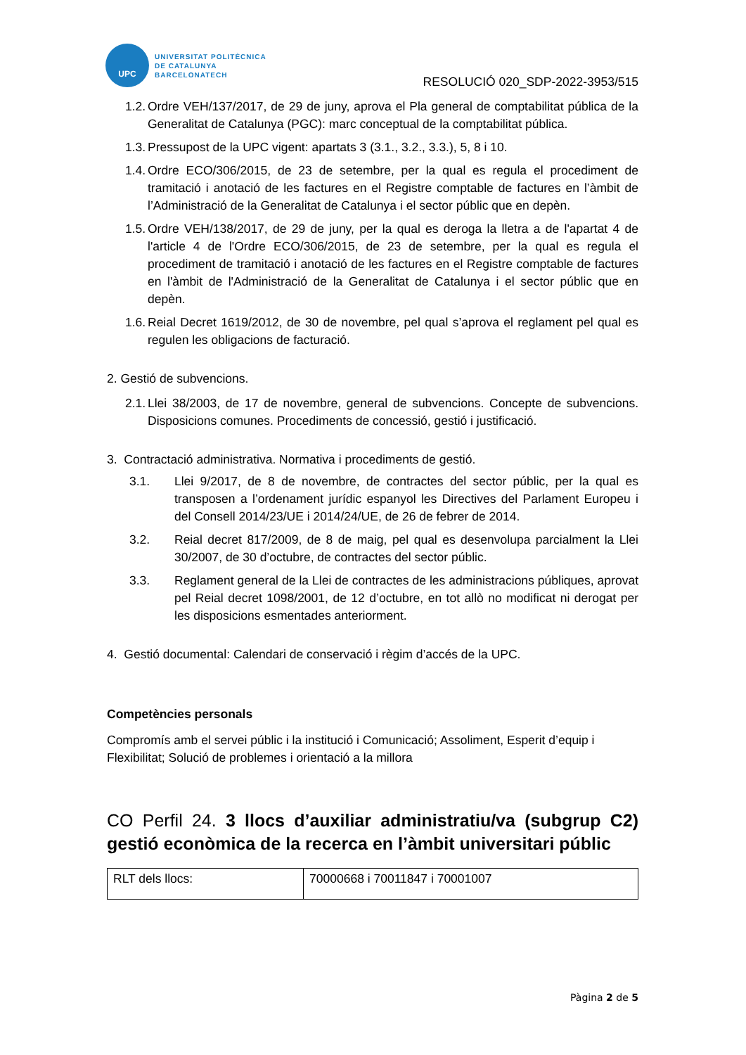UPC
UNIVERSITAT POLITÈCNICA
DE CATALUNYA
BARCELONATECH
RESOLUCIÓ 020_SDP-2022-3953/515
1.2. Ordre VEH/137/2017, de 29 de juny, aprova el Pla general de comptabilitat pública de la Generalitat de Catalunya (PGC): marc conceptual de la comptabilitat pública.
1.3. Pressupost de la UPC vigent: apartats 3 (3.1., 3.2., 3.3.), 5, 8 i 10.
1.4. Ordre ECO/306/2015, de 23 de setembre, per la qual es regula el procediment de tramitació i anotació de les factures en el Registre comptable de factures en l’àmbit de l’Administració de la Generalitat de Catalunya i el sector públic que en depèn.
1.5. Ordre VEH/138/2017, de 29 de juny, per la qual es deroga la lletra a de l'apartat 4 de l'article 4 de l'Ordre ECO/306/2015, de 23 de setembre, per la qual es regula el procediment de tramitació i anotació de les factures en el Registre comptable de factures en l'àmbit de l'Administració de la Generalitat de Catalunya i el sector públic que en depèn.
1.6. Reial Decret 1619/2012, de 30 de novembre, pel qual s’aprova el reglament pel qual es regulen les obligacions de facturació.
2. Gestió de subvencions.
2.1. Llei 38/2003, de 17 de novembre, general de subvencions. Concepte de subvencions. Disposicions comunes. Procediments de concessió, gestió i justificació.
3. Contractació administrativa. Normativa i procediments de gestió.
3.1. Llei 9/2017, de 8 de novembre, de contractes del sector públic, per la qual es transposen a l’ordenament jurídic espanyol les Directives del Parlament Europeu i del Consell 2014/23/UE i 2014/24/UE, de 26 de febrer de 2014.
3.2. Reial decret 817/2009, de 8 de maig, pel qual es desenvolupa parcialment la Llei 30/2007, de 30 d’octubre, de contractes del sector públic.
3.3. Reglament general de la Llei de contractes de les administracions públiques, aprovat pel Reial decret 1098/2001, de 12 d’octubre, en tot allò no modificat ni derogat per les disposicions esmentades anteriorment.
4. Gestió documental: Calendari de conservació i règim d’accés de la UPC.
Competències personals
Compromís amb el servei públic i la institució i Comunicació; Assoliment, Esperit d’equip i Flexibilitat; Solució de problemes i orientació a la millora
CO Perfil 24. 3 llocs d’auxiliar administratiu/va (subgrup C2) gestió econòmica de la recerca en l’àmbit universitari públic
| RLT dels llocs: | 70000668 i 70011847 i 70001007 |
Pàgina 2 de 5